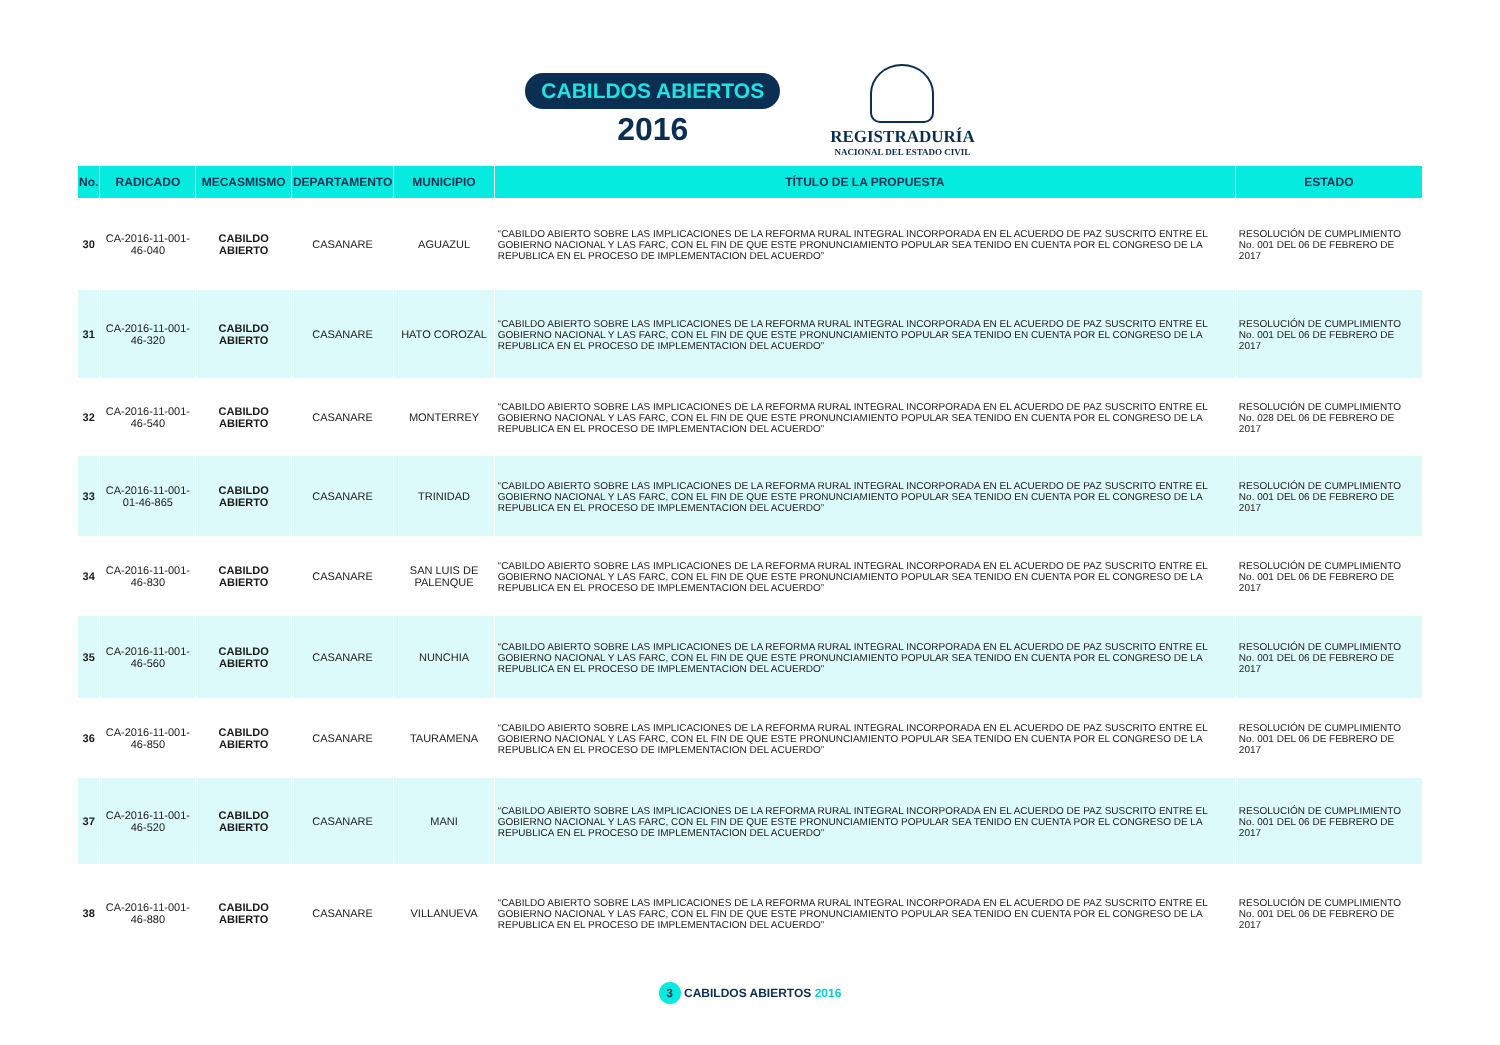CABILDOS ABIERTOS
2016
REGISTRADURÍA
NACIONAL DEL ESTADO CIVIL
| No. | RADICADO | MECASMISMO | DEPARTAMENTO | MUNICIPIO | TÍTULO DE LA PROPUESTA | ESTADO |
| --- | --- | --- | --- | --- | --- | --- |
| 30 | CA-2016-11-001-46-040 | CABILDO ABIERTO | CASANARE | AGUAZUL | “CABILDO ABIERTO SOBRE LAS IMPLICACIONES DE LA REFORMA RURAL INTEGRAL INCORPORADA EN EL ACUERDO DE PAZ SUSCRITO ENTRE EL GOBIERNO NACIONAL Y LAS FARC, CON EL FIN DE QUE ESTE PRONUNCIAMIENTO POPULAR SEA TENIDO EN CUENTA POR EL CONGRESO DE LA REPUBLICA EN EL PROCESO DE IMPLEMENTACION DEL ACUERDO” | RESOLUCIÓN DE CUMPLIMIENTO No. 001 DEL 06 DE FEBRERO DE 2017 |
| 31 | CA-2016-11-001-46-320 | CABILDO ABIERTO | CASANARE | HATO COROZAL | “CABILDO ABIERTO SOBRE LAS IMPLICACIONES DE LA REFORMA RURAL INTEGRAL INCORPORADA EN EL ACUERDO DE PAZ SUSCRITO ENTRE EL GOBIERNO NACIONAL Y LAS FARC, CON EL FIN DE QUE ESTE PRONUNCIAMIENTO POPULAR SEA TENIDO EN CUENTA POR EL CONGRESO DE LA REPUBLICA EN EL PROCESO DE IMPLEMENTACION DEL ACUERDO” | RESOLUCIÓN DE CUMPLIMIENTO No. 001 DEL 06 DE FEBRERO DE 2017 |
| 32 | CA-2016-11-001-46-540 | CABILDO ABIERTO | CASANARE | MONTERREY | “CABILDO ABIERTO SOBRE LAS IMPLICACIONES DE LA REFORMA RURAL INTEGRAL INCORPORADA EN EL ACUERDO DE PAZ SUSCRITO ENTRE EL GOBIERNO NACIONAL Y LAS FARC, CON EL FIN DE QUE ESTE PRONUNCIAMIENTO POPULAR SEA TENIDO EN CUENTA POR EL CONGRESO DE LA REPUBLICA EN EL PROCESO DE IMPLEMENTACION DEL ACUERDO” | RESOLUCIÓN DE CUMPLIMIENTO No. 028 DEL 06 DE FEBRERO DE 2017 |
| 33 | CA-2016-11-001-01-46-865 | CABILDO ABIERTO | CASANARE | TRINIDAD | “CABILDO ABIERTO SOBRE LAS IMPLICACIONES DE LA REFORMA RURAL INTEGRAL INCORPORADA EN EL ACUERDO DE PAZ SUSCRITO ENTRE EL GOBIERNO NACIONAL Y LAS FARC, CON EL FIN DE QUE ESTE PRONUNCIAMIENTO POPULAR SEA TENIDO EN CUENTA POR EL CONGRESO DE LA REPUBLICA EN EL PROCESO DE IMPLEMENTACION DEL ACUERDO” | RESOLUCIÓN DE CUMPLIMIENTO No. 001 DEL 06 DE FEBRERO DE 2017 |
| 34 | CA-2016-11-001-46-830 | CABILDO ABIERTO | CASANARE | SAN LUIS DE PALENQUE | “CABILDO ABIERTO SOBRE LAS IMPLICACIONES DE LA REFORMA RURAL INTEGRAL INCORPORADA EN EL ACUERDO DE PAZ SUSCRITO ENTRE EL GOBIERNO NACIONAL Y LAS FARC, CON EL FIN DE QUE ESTE PRONUNCIAMIENTO POPULAR SEA TENIDO EN CUENTA POR EL CONGRESO DE LA REPUBLICA EN EL PROCESO DE IMPLEMENTACION DEL ACUERDO” | RESOLUCIÓN DE CUMPLIMIENTO No. 001 DEL 06 DE FEBRERO DE 2017 |
| 35 | CA-2016-11-001-46-560 | CABILDO ABIERTO | CASANARE | NUNCHIA | “CABILDO ABIERTO SOBRE LAS IMPLICACIONES DE LA REFORMA RURAL INTEGRAL INCORPORADA EN EL ACUERDO DE PAZ SUSCRITO ENTRE EL GOBIERNO NACIONAL Y LAS FARC, CON EL FIN DE QUE ESTE PRONUNCIAMIENTO POPULAR SEA TENIDO EN CUENTA POR EL CONGRESO DE LA REPUBLICA EN EL PROCESO DE IMPLEMENTACION DEL ACUERDO” | RESOLUCIÓN DE CUMPLIMIENTO No. 001 DEL 06 DE FEBRERO DE 2017 |
| 36 | CA-2016-11-001-46-850 | CABILDO ABIERTO | CASANARE | TAURAMENA | “CABILDO ABIERTO SOBRE LAS IMPLICACIONES DE LA REFORMA RURAL INTEGRAL INCORPORADA EN EL ACUERDO DE PAZ SUSCRITO ENTRE EL GOBIERNO NACIONAL Y LAS FARC, CON EL FIN DE QUE ESTE PRONUNCIAMIENTO POPULAR SEA TENIDO EN CUENTA POR EL CONGRESO DE LA REPUBLICA EN EL PROCESO DE IMPLEMENTACION DEL ACUERDO” | RESOLUCIÓN DE CUMPLIMIENTO No. 001 DEL 06 DE FEBRERO DE 2017 |
| 37 | CA-2016-11-001-46-520 | CABILDO ABIERTO | CASANARE | MANI | “CABILDO ABIERTO SOBRE LAS IMPLICACIONES DE LA REFORMA RURAL INTEGRAL INCORPORADA EN EL ACUERDO DE PAZ SUSCRITO ENTRE EL GOBIERNO NACIONAL Y LAS FARC, CON EL FIN DE QUE ESTE PRONUNCIAMIENTO POPULAR SEA TENIDO EN CUENTA POR EL CONGRESO DE LA REPUBLICA EN EL PROCESO DE IMPLEMENTACION DEL ACUERDO” | RESOLUCIÓN DE CUMPLIMIENTO No. 001 DEL 06 DE FEBRERO DE 2017 |
| 38 | CA-2016-11-001-46-880 | CABILDO ABIERTO | CASANARE | VILLANUEVA | “CABILDO ABIERTO SOBRE LAS IMPLICACIONES DE LA REFORMA RURAL INTEGRAL INCORPORADA EN EL ACUERDO DE PAZ SUSCRITO ENTRE EL GOBIERNO NACIONAL Y LAS FARC, CON EL FIN DE QUE ESTE PRONUNCIAMIENTO POPULAR SEA TENIDO EN CUENTA POR EL CONGRESO DE LA REPUBLICA EN EL PROCESO DE IMPLEMENTACION DEL ACUERDO” | RESOLUCIÓN DE CUMPLIMIENTO No. 001 DEL 06 DE FEBRERO DE 2017 |
3 CABILDOS ABIERTOS 2016